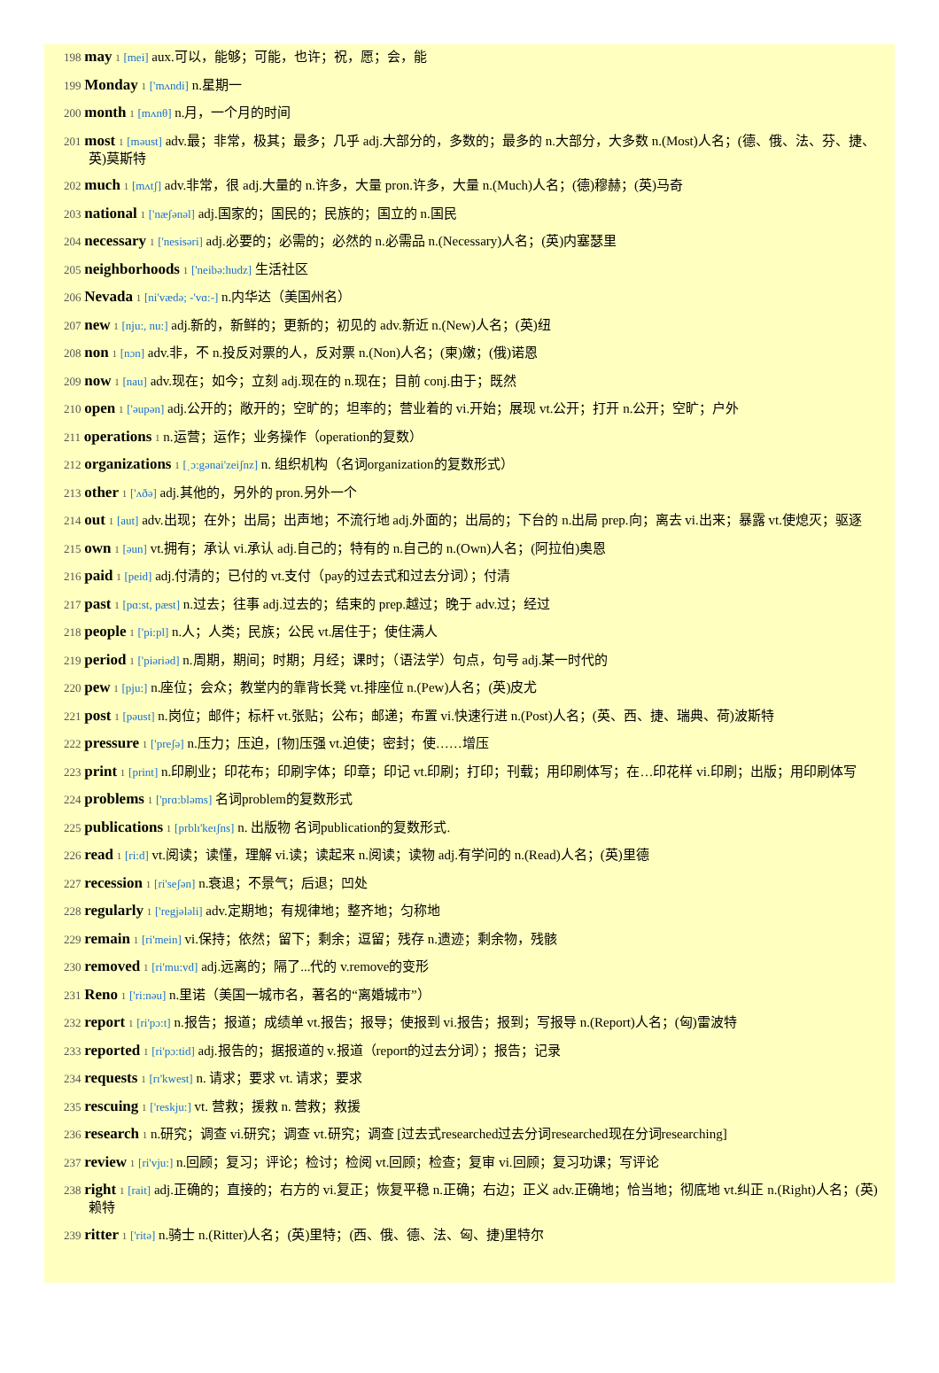198 may 1 [mei] aux.可以，能够；可能，也许；祝，愿；会，能
199 Monday 1 ['mʌndi] n.星期一
200 month 1 [mʌnθ] n.月，一个月的时间
201 most 1 [məust] adv.最；非常，极其；最多；几乎 adj.大部分的，多数的；最多的 n.大部分，大多数 n.(Most)人名；(德、俄、法、芬、捷、英)莫斯特
202 much 1 [mʌtʃ] adv.非常，很 adj.大量的 n.许多，大量 pron.许多，大量 n.(Much)人名；(德)穆赫；(英)马奇
203 national 1 ['næʃənəl] adj.国家的；国民的；民族的；国立的 n.国民
204 necessary 1 ['nesisəri] adj.必要的；必需的；必然的 n.必需品 n.(Necessary)人名；(英)内塞瑟里
205 neighborhoods 1 ['neibə:hudz] 生活社区
206 Nevada 1 [ni'vædə; -'vɑ:-] n.内华达（美国州名）
207 new 1 [nju:, nu:] adj.新的，新鲜的；更新的；初见的 adv.新近 n.(New)人名；(英)纽
208 non 1 [nɔn] adv.非，不 n.投反对票的人，反对票 n.(Non)人名；(柬)嫩；(俄)诺恩
209 now 1 [nau] adv.现在；如今；立刻 adj.现在的 n.现在；目前 conj.由于；既然
210 open 1 ['əupən] adj.公开的；敞开的；空旷的；坦率的；营业着的 vi.开始；展现 vt.公开；打开 n.公开；空旷；户外
211 operations 1 n.运营；运作；业务操作（operation的复数）
212 organizations 1 [ˌɔ:gənai'zeiʃnz] n. 组织机构（名词organization的复数形式）
213 other 1 ['ʌðə] adj.其他的，另外的 pron.另外一个
214 out 1 [aut] adv.出现；在外；出局；出声地；不流行地 adj.外面的；出局的；下台的 n.出局 prep.向；离去 vi.出来；暴露 vt.使熄灭；驱逐
215 own 1 [əun] vt.拥有；承认 vi.承认 adj.自己的；特有的 n.自己的 n.(Own)人名；(阿拉伯)奥恩
216 paid 1 [peid] adj.付清的；已付的 vt.支付（pay的过去式和过去分词）；付清
217 past 1 [pɑ:st, pæst] n.过去；往事 adj.过去的；结束的 prep.越过；晚于 adv.过；经过
218 people 1 ['pi:pl] n.人；人类；民族；公民 vt.居住于；使住满人
219 period 1 ['piəriəd] n.周期，期间；时期；月经；课时；（语法学）句点，句号 adj.某一时代的
220 pew 1 [pju:] n.座位；会众；教堂内的靠背长凳 vt.排座位 n.(Pew)人名；(英)皮尤
221 post 1 [pəust] n.岗位；邮件；标杆 vt.张贴；公布；邮递；布置 vi.快速行进 n.(Post)人名；(英、西、捷、瑞典、荷)波斯特
222 pressure 1 ['preʃə] n.压力；压迫，[物]压强 vt.迫使；密封；使……增压
223 print 1 [print] n.印刷业；印花布；印刷字体；印章；印记 vt.印刷；打印；刊载；用印刷体写；在…印花样 vi.印刷；出版；用印刷体写
224 problems 1 ['prɑ:bləms] 名词problem的复数形式
225 publications 1 [prblɪ'keɪʃns] n. 出版物 名词publication的复数形式.
226 read 1 [ri:d] vt.阅读；读懂，理解 vi.读；读起来 n.阅读；读物 adj.有学问的 n.(Read)人名；(英)里德
227 recession 1 [ri'seʃən] n.衰退；不景气；后退；凹处
228 regularly 1 ['regjələli] adv.定期地；有规律地；整齐地；匀称地
229 remain 1 [ri'mein] vi.保持；依然；留下；剩余；逗留；残存 n.遗迹；剩余物，残骸
230 removed 1 [ri'mu:vd] adj.远离的；隔了...代的 v.remove的变形
231 Reno 1 ['ri:nəu] n.里诺（美国一城市名，著名的“离婚城市”）
232 report 1 [ri'pɔ:t] n.报告；报道；成绩单 vt.报告；报导；使报到 vi.报告；报到；写报导 n.(Report)人名；(匈)雷波特
233 reported 1 [ri'pɔ:tid] adj.报告的；据报道的 v.报道（report的过去分词）；报告；记录
234 requests 1 [rɪ'kwest] n. 请求；要求 vt. 请求；要求
235 rescuing 1 ['reskju:] vt. 营救；援救 n. 营救；救援
236 research 1 n.研究；调查 vi.研究；调查 vt.研究；调查 [过去式researched过去分词researched现在分词researching]
237 review 1 [ri'vju:] n.回顾；复习；评论；检讨；检阅 vt.回顾；检查；复审 vi.回顾；复习功课；写评论
238 right 1 [rait] adj.正确的；直接的；右方的 vi.复正；恢复平稳 n.正确；右边；正义 adv.正确地；恰当地；彻底地 vt.纠正 n.(Right)人名；(英)赖特
239 ritter 1 ['ritə] n.骑士 n.(Ritter)人名；(英)里特；(西、俄、德、法、匈、捷)里特尔